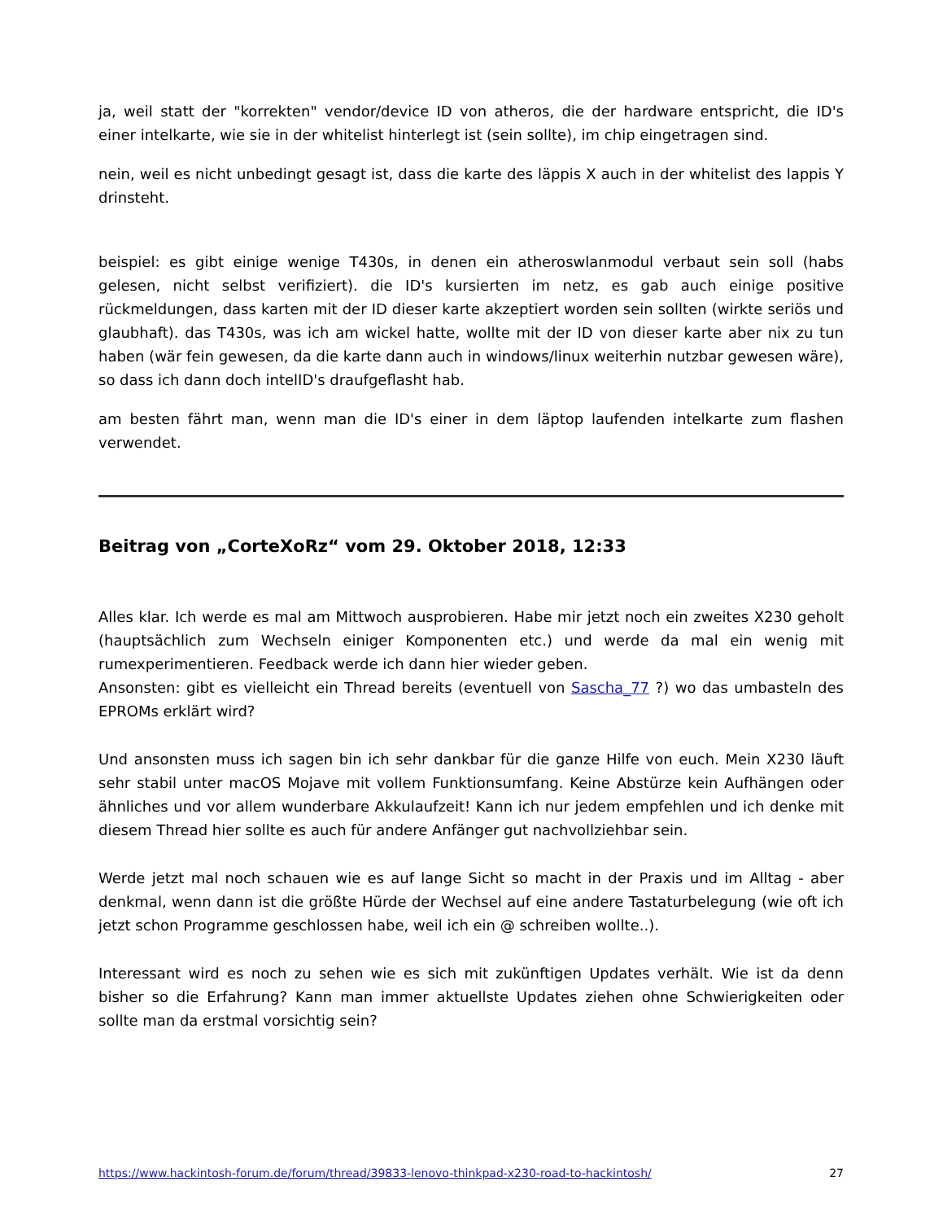ja, weil statt der "korrekten" vendor/device ID von atheros, die der hardware entspricht, die ID's einer intelkarte, wie sie in der whitelist hinterlegt ist (sein sollte), im chip eingetragen sind.
nein, weil es nicht unbedingt gesagt ist, dass die karte des läppis X auch in der whitelist des lappis Y drinsteht.
beispiel: es gibt einige wenige T430s, in denen ein atheroswlanmodul verbaut sein soll (habs gelesen, nicht selbst verifiziert). die ID's kursierten im netz, es gab auch einige positive rückmeldungen, dass karten mit der ID dieser karte akzeptiert worden sein sollten (wirkte seriös und glaubhaft). das T430s, was ich am wickel hatte, wollte mit der ID von dieser karte aber nix zu tun haben (wär fein gewesen, da die karte dann auch in windows/linux weiterhin nutzbar gewesen wäre), so dass ich dann doch intelID's draufgeflasht hab.
am besten fährt man, wenn man die ID's einer in dem läptop laufenden intelkarte zum flashen verwendet.
Beitrag von „CorteXoRz“ vom 29. Oktober 2018, 12:33
Alles klar. Ich werde es mal am Mittwoch ausprobieren. Habe mir jetzt noch ein zweites X230 geholt (hauptsächlich zum Wechseln einiger Komponenten etc.) und werde da mal ein wenig mit rumexperimentieren. Feedback werde ich dann hier wieder geben.
Ansonsten: gibt es vielleicht ein Thread bereits (eventuell von Sascha_77 ?) wo das umbasteln des EPROMs erklärt wird?
Und ansonsten muss ich sagen bin ich sehr dankbar für die ganze Hilfe von euch. Mein X230 läuft sehr stabil unter macOS Mojave mit vollem Funktionsumfang. Keine Abstürze kein Aufhängen oder ähnliches und vor allem wunderbare Akkulaufzeit! Kann ich nur jedem empfehlen und ich denke mit diesem Thread hier sollte es auch für andere Anfänger gut nachvollziehbar sein.
Werde jetzt mal noch schauen wie es auf lange Sicht so macht in der Praxis und im Alltag - aber denkmal, wenn dann ist die größte Hürde der Wechsel auf eine andere Tastaturbelegung (wie oft ich jetzt schon Programme geschlossen habe, weil ich ein @ schreiben wollte..).
Interessant wird es noch zu sehen wie es sich mit zukünftigen Updates verhält. Wie ist da denn bisher so die Erfahrung? Kann man immer aktuellste Updates ziehen ohne Schwierigkeiten oder sollte man da erstmal vorsichtig sein?
https://www.hackintosh-forum.de/forum/thread/39833-lenovo-thinkpad-x230-road-to-hackintosh/ 27